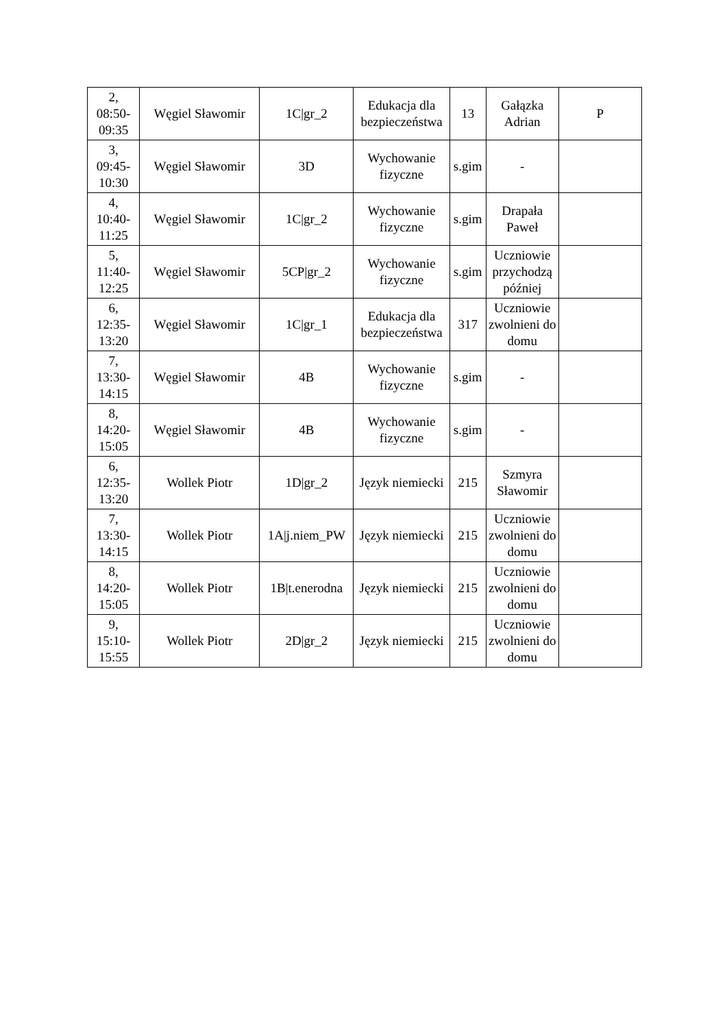| 2, 08:50- 09:35 | Węgiel Sławomir | 1C/gr_2 | Edukacja dla bezpieczeństwa | 13 | Gałązka Adrian | P |
| 3, 09:45- 10:30 | Węgiel Sławomir | 3D | Wychowanie fizyczne | s.gim | - | |
| 4, 10:40- 11:25 | Węgiel Sławomir | 1C/gr_2 | Wychowanie fizyczne | s.gim | Drapała Paweł | |
| 5, 11:40- 12:25 | Węgiel Sławomir | 5CP/gr_2 | Wychowanie fizyczne | s.gim | Uczniowie przychodzą później | |
| 6, 12:35- 13:20 | Węgiel Sławomir | 1C/gr_1 | Edukacja dla bezpieczeństwa | 317 | Uczniowie zwolnieni do domu | |
| 7, 13:30- 14:15 | Węgiel Sławomir | 4B | Wychowanie fizyczne | s.gim | - | |
| 8, 14:20- 15:05 | Węgiel Sławomir | 4B | Wychowanie fizyczne | s.gim | - | |
| 6, 12:35- 13:20 | Wollek Piotr | 1D/gr_2 | Język niemiecki | 215 | Szmyra Sławomir | |
| 7, 13:30- 14:15 | Wollek Piotr | 1A/j.niem_PW | Język niemiecki | 215 | Uczniowie zwolnieni do domu | |
| 8, 14:20- 15:05 | Wollek Piotr | 1B/t.enerodna | Język niemiecki | 215 | Uczniowie zwolnieni do domu | |
| 9, 15:10- 15:55 | Wollek Piotr | 2D/gr_2 | Język niemiecki | 215 | Uczniowie zwolnieni do domu | |